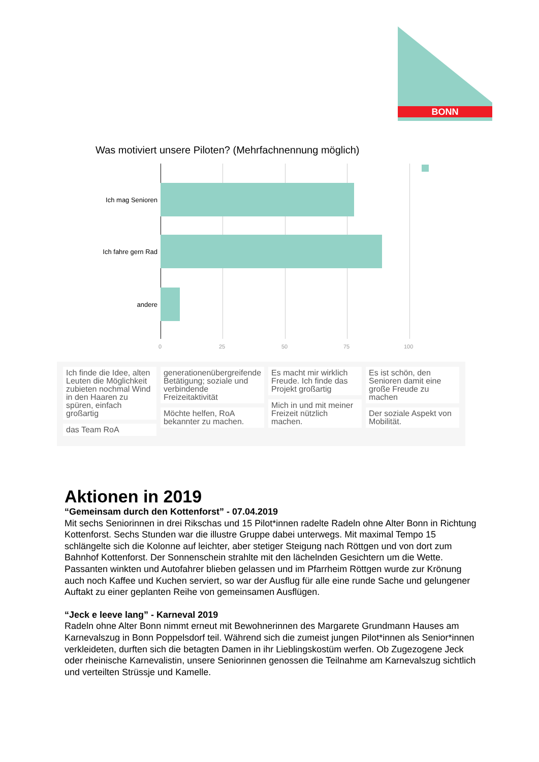BONN
Was motiviert unsere Piloten? (Mehrfachnennung möglich)
Ich mag Senioren
Ich fahre gern Rad
andere
0 25 50 75 100
Ich finde die Idee, alten Leuten die Möglichkeit zubieten nochmal Wind in den Haaren zu spüren, einfach großartig
das Team RoA
generationenübergreifende Betätigung; soziale und verbindende Freizeitaktivität
Möchte helfen, RoA bekannter zu machen.
Es macht mir wirklich Freude. Ich finde das Projekt großartig
Mich in und mit meiner Freizeit nützlich machen.
Es ist schön, den Senioren damit eine große Freude zu machen
Der soziale Aspekt von Mobilität.
Aktionen in 2019
“Gemeinsam durch den Kottenforst” - 07.04.2019
Mit sechs Seniorinnen in drei Rikschas und 15 Pilot*innen radelte Radeln ohne Alter Bonn in Richtung Kottenforst. Sechs Stunden war die illustre Gruppe dabei unterwegs. Mit maximal Tempo 15 schlängelte sich die Kolonne auf leichter, aber stetiger Steigung nach Röttgen und von dort zum Bahnhof Kottenforst. Der Sonnenschein strahlte mit den lächelnden Gesichtern um die Wette. Passanten winkten und Autofahrer blieben gelassen und im Pfarrheim Röttgen wurde zur Krönung auch noch Kaffee und Kuchen serviert, so war der Ausflug für alle eine runde Sache und gelungener Auftakt zu einer geplanten Reihe von gemeinsamen Ausflügen.
“Jeck e leeve lang” - Karneval 2019
Radeln ohne Alter Bonn nimmt erneut mit Bewohnerinnen des Margarete Grundmann Hauses am Karnevalszug in Bonn Poppelsdorf teil. Während sich die zumeist jungen Pilot*innen als Senior*innen verkleideten, durften sich die betagten Damen in ihr Lieblingskostüm werfen. Ob Zugezogene Jeck oder rheinische Karnevalistin, unsere Seniorinnen genossen die Teilnahme am Karnevalszug sichtlich und verteilten Strüssje und Kamelle.